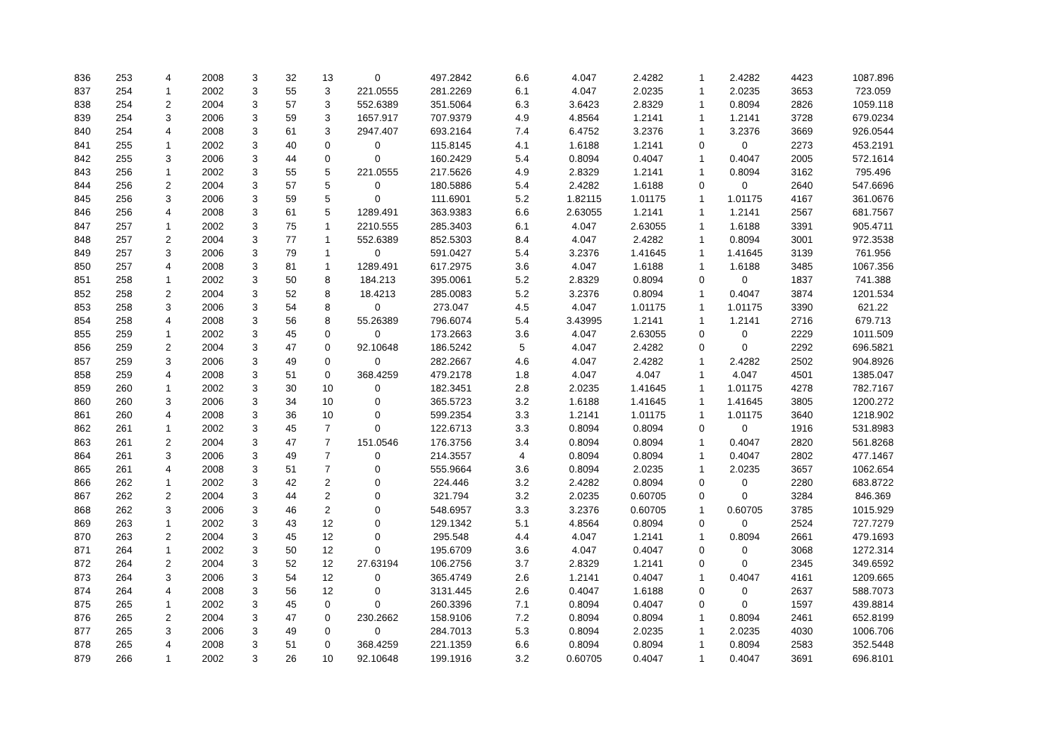| 836 | 253 | 4 | 2008 | 3 | 32 | 13 | 0 | 497.2842 | 6.6 | 4.047 | 2.4282 | 1 | 2.4282 | 4423 | 1087.896 |
| 837 | 254 | 1 | 2002 | 3 | 55 | 3 | 221.0555 | 281.2269 | 6.1 | 4.047 | 2.0235 | 1 | 2.0235 | 3653 | 723.059 |
| 838 | 254 | 2 | 2004 | 3 | 57 | 3 | 552.6389 | 351.5064 | 6.3 | 3.6423 | 2.8329 | 1 | 0.8094 | 2826 | 1059.118 |
| 839 | 254 | 3 | 2006 | 3 | 59 | 3 | 1657.917 | 707.9379 | 4.9 | 4.8564 | 1.2141 | 1 | 1.2141 | 3728 | 679.0234 |
| 840 | 254 | 4 | 2008 | 3 | 61 | 3 | 2947.407 | 693.2164 | 7.4 | 6.4752 | 3.2376 | 1 | 3.2376 | 3669 | 926.0544 |
| 841 | 255 | 1 | 2002 | 3 | 40 | 0 | 0 | 115.8145 | 4.1 | 1.6188 | 1.2141 | 0 | 0 | 2273 | 453.2191 |
| 842 | 255 | 3 | 2006 | 3 | 44 | 0 | 0 | 160.2429 | 5.4 | 0.8094 | 0.4047 | 1 | 0.4047 | 2005 | 572.1614 |
| 843 | 256 | 1 | 2002 | 3 | 55 | 5 | 221.0555 | 217.5626 | 4.9 | 2.8329 | 1.2141 | 1 | 0.8094 | 3162 | 795.496 |
| 844 | 256 | 2 | 2004 | 3 | 57 | 5 | 0 | 180.5886 | 5.4 | 2.4282 | 1.6188 | 0 | 0 | 2640 | 547.6696 |
| 845 | 256 | 3 | 2006 | 3 | 59 | 5 | 0 | 111.6901 | 5.2 | 1.82115 | 1.01175 | 1 | 1.01175 | 4167 | 361.0676 |
| 846 | 256 | 4 | 2008 | 3 | 61 | 5 | 1289.491 | 363.9383 | 6.6 | 2.63055 | 1.2141 | 1 | 1.2141 | 2567 | 681.7567 |
| 847 | 257 | 1 | 2002 | 3 | 75 | 1 | 2210.555 | 285.3403 | 6.1 | 4.047 | 2.63055 | 1 | 1.6188 | 3391 | 905.4711 |
| 848 | 257 | 2 | 2004 | 3 | 77 | 1 | 552.6389 | 852.5303 | 8.4 | 4.047 | 2.4282 | 1 | 0.8094 | 3001 | 972.3538 |
| 849 | 257 | 3 | 2006 | 3 | 79 | 1 | 0 | 591.0427 | 5.4 | 3.2376 | 1.41645 | 1 | 1.41645 | 3139 | 761.956 |
| 850 | 257 | 4 | 2008 | 3 | 81 | 1 | 1289.491 | 617.2975 | 3.6 | 4.047 | 1.6188 | 1 | 1.6188 | 3485 | 1067.356 |
| 851 | 258 | 1 | 2002 | 3 | 50 | 8 | 184.213 | 395.0061 | 5.2 | 2.8329 | 0.8094 | 0 | 0 | 1837 | 741.388 |
| 852 | 258 | 2 | 2004 | 3 | 52 | 8 | 18.4213 | 285.0083 | 5.2 | 3.2376 | 0.8094 | 1 | 0.4047 | 3874 | 1201.534 |
| 853 | 258 | 3 | 2006 | 3 | 54 | 8 | 0 | 273.047 | 4.5 | 4.047 | 1.01175 | 1 | 1.01175 | 3390 | 621.22 |
| 854 | 258 | 4 | 2008 | 3 | 56 | 8 | 55.26389 | 796.6074 | 5.4 | 3.43995 | 1.2141 | 1 | 1.2141 | 2716 | 679.713 |
| 855 | 259 | 1 | 2002 | 3 | 45 | 0 | 0 | 173.2663 | 3.6 | 4.047 | 2.63055 | 0 | 0 | 2229 | 1011.509 |
| 856 | 259 | 2 | 2004 | 3 | 47 | 0 | 92.10648 | 186.5242 | 5 | 4.047 | 2.4282 | 0 | 0 | 2292 | 696.5821 |
| 857 | 259 | 3 | 2006 | 3 | 49 | 0 | 0 | 282.2667 | 4.6 | 4.047 | 2.4282 | 1 | 2.4282 | 2502 | 904.8926 |
| 858 | 259 | 4 | 2008 | 3 | 51 | 0 | 368.4259 | 479.2178 | 1.8 | 4.047 | 4.047 | 1 | 4.047 | 4501 | 1385.047 |
| 859 | 260 | 1 | 2002 | 3 | 30 | 10 | 0 | 182.3451 | 2.8 | 2.0235 | 1.41645 | 1 | 1.01175 | 4278 | 782.7167 |
| 860 | 260 | 3 | 2006 | 3 | 34 | 10 | 0 | 365.5723 | 3.2 | 1.6188 | 1.41645 | 1 | 1.41645 | 3805 | 1200.272 |
| 861 | 260 | 4 | 2008 | 3 | 36 | 10 | 0 | 599.2354 | 3.3 | 1.2141 | 1.01175 | 1 | 1.01175 | 3640 | 1218.902 |
| 862 | 261 | 1 | 2002 | 3 | 45 | 7 | 0 | 122.6713 | 3.3 | 0.8094 | 0.8094 | 0 | 0 | 1916 | 531.8983 |
| 863 | 261 | 2 | 2004 | 3 | 47 | 7 | 151.0546 | 176.3756 | 3.4 | 0.8094 | 0.8094 | 1 | 0.4047 | 2820 | 561.8268 |
| 864 | 261 | 3 | 2006 | 3 | 49 | 7 | 0 | 214.3557 | 4 | 0.8094 | 0.8094 | 1 | 0.4047 | 2802 | 477.1467 |
| 865 | 261 | 4 | 2008 | 3 | 51 | 7 | 0 | 555.9664 | 3.6 | 0.8094 | 2.0235 | 1 | 2.0235 | 3657 | 1062.654 |
| 866 | 262 | 1 | 2002 | 3 | 42 | 2 | 0 | 224.446 | 3.2 | 2.4282 | 0.8094 | 0 | 0 | 2280 | 683.8722 |
| 867 | 262 | 2 | 2004 | 3 | 44 | 2 | 0 | 321.794 | 3.2 | 2.0235 | 0.60705 | 0 | 0 | 3284 | 846.369 |
| 868 | 262 | 3 | 2006 | 3 | 46 | 2 | 0 | 548.6957 | 3.3 | 3.2376 | 0.60705 | 1 | 0.60705 | 3785 | 1015.929 |
| 869 | 263 | 1 | 2002 | 3 | 43 | 12 | 0 | 129.1342 | 5.1 | 4.8564 | 0.8094 | 0 | 0 | 2524 | 727.7279 |
| 870 | 263 | 2 | 2004 | 3 | 45 | 12 | 0 | 295.548 | 4.4 | 4.047 | 1.2141 | 1 | 0.8094 | 2661 | 479.1693 |
| 871 | 264 | 1 | 2002 | 3 | 50 | 12 | 0 | 195.6709 | 3.6 | 4.047 | 0.4047 | 0 | 0 | 3068 | 1272.314 |
| 872 | 264 | 2 | 2004 | 3 | 52 | 12 | 27.63194 | 106.2756 | 3.7 | 2.8329 | 1.2141 | 0 | 0 | 2345 | 349.6592 |
| 873 | 264 | 3 | 2006 | 3 | 54 | 12 | 0 | 365.4749 | 2.6 | 1.2141 | 0.4047 | 1 | 0.4047 | 4161 | 1209.665 |
| 874 | 264 | 4 | 2008 | 3 | 56 | 12 | 0 | 3131.445 | 2.6 | 0.4047 | 1.6188 | 0 | 0 | 2637 | 588.7073 |
| 875 | 265 | 1 | 2002 | 3 | 45 | 0 | 0 | 260.3396 | 7.1 | 0.8094 | 0.4047 | 0 | 0 | 1597 | 439.8814 |
| 876 | 265 | 2 | 2004 | 3 | 47 | 0 | 230.2662 | 158.9106 | 7.2 | 0.8094 | 0.8094 | 1 | 0.8094 | 2461 | 652.8199 |
| 877 | 265 | 3 | 2006 | 3 | 49 | 0 | 0 | 284.7013 | 5.3 | 0.8094 | 2.0235 | 1 | 2.0235 | 4030 | 1006.706 |
| 878 | 265 | 4 | 2008 | 3 | 51 | 0 | 368.4259 | 221.1359 | 6.6 | 0.8094 | 0.8094 | 1 | 0.8094 | 2583 | 352.5448 |
| 879 | 266 | 1 | 2002 | 3 | 26 | 10 | 92.10648 | 199.1916 | 3.2 | 0.60705 | 0.4047 | 1 | 0.4047 | 3691 | 696.8101 |